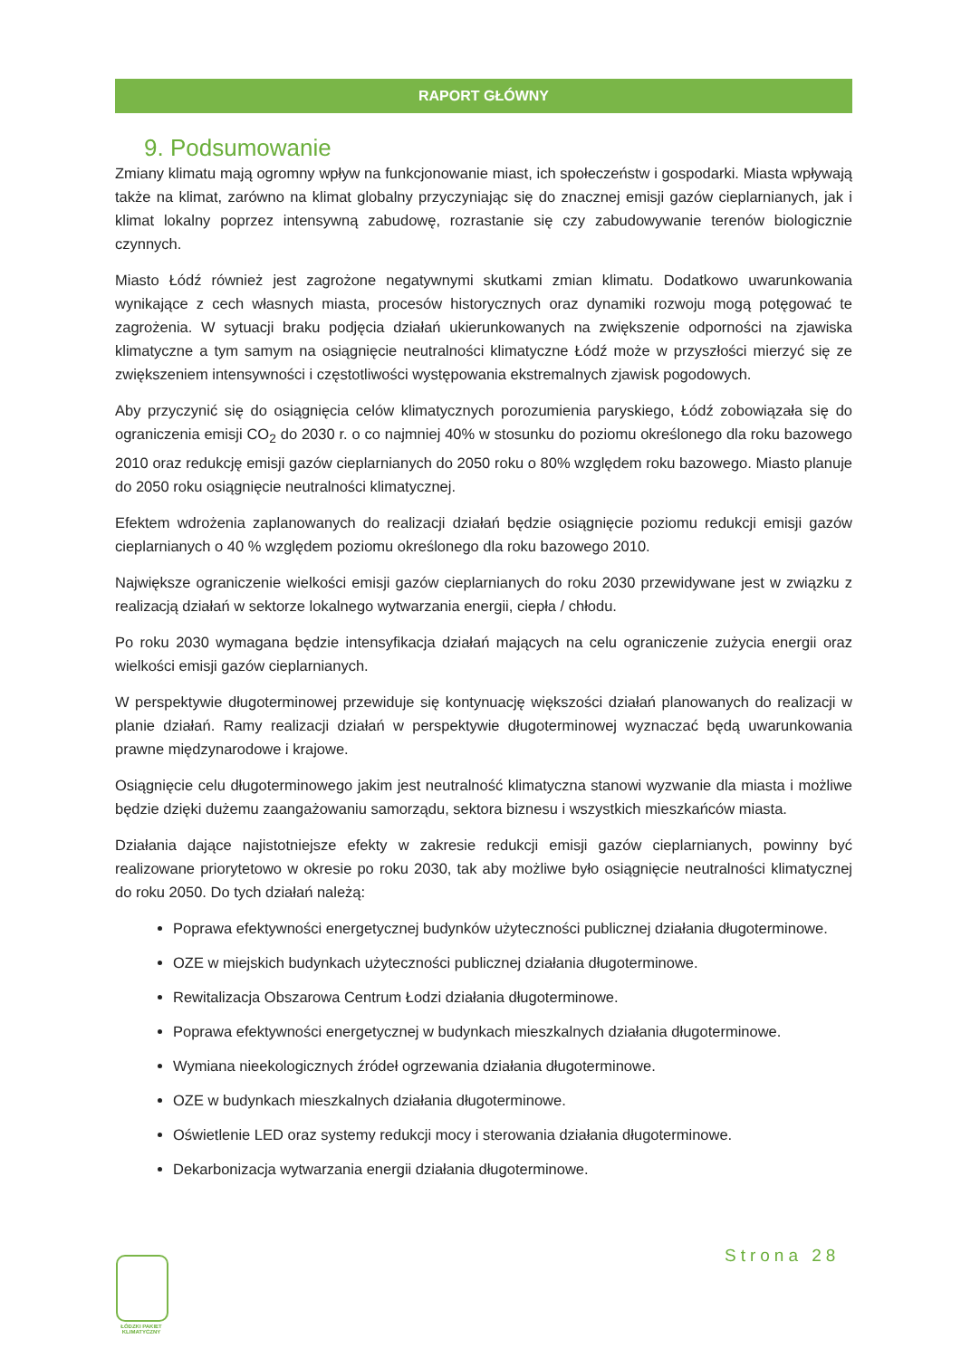RAPORT GŁÓWNY
9. Podsumowanie
Zmiany klimatu mają ogromny wpływ na funkcjonowanie miast, ich społeczeństw i gospodarki. Miasta wpływają także na klimat, zarówno na klimat globalny przyczyniając się do znacznej emisji gazów cieplarnianych, jak i klimat lokalny poprzez intensywną zabudowę, rozrastanie się czy zabudowywanie terenów biologicznie czynnych.
Miasto Łódź również jest zagrożone negatywnymi skutkami zmian klimatu. Dodatkowo uwarunkowania wynikające z cech własnych miasta, procesów historycznych oraz dynamiki rozwoju mogą potęgować te zagrożenia. W sytuacji braku podjęcia działań ukierunkowanych na zwiększenie odporności na zjawiska klimatyczne a tym samym na osiągnięcie neutralności klimatyczne Łódź może w przyszłości mierzyć się ze zwiększeniem intensywności i częstotliwości występowania ekstremalnych zjawisk pogodowych.
Aby przyczynić się do osiągnięcia celów klimatycznych porozumienia paryskiego, Łódź zobowiązała się do ograniczenia emisji CO<sub>2</sub> do 2030 r. o co najmniej 40% w stosunku do poziomu określonego dla roku bazowego 2010 oraz redukcję emisji gazów cieplarnianych do 2050 roku o 80% względem roku bazowego. Miasto planuje do 2050 roku osiągnięcie neutralności klimatycznej.
Efektem wdrożenia zaplanowanych do realizacji działań będzie osiągnięcie poziomu redukcji emisji gazów cieplarnianych o 40 % względem poziomu określonego dla roku bazowego 2010.
Największe ograniczenie wielkości emisji gazów cieplarnianych do roku 2030 przewidywane jest w związku z realizacją działań w sektorze lokalnego wytwarzania energii, ciepła / chłodu.
Po roku 2030 wymagana będzie intensyfikacja działań mających na celu ograniczenie zużycia energii oraz wielkości emisji gazów cieplarnianych.
W perspektywie długoterminowej przewiduje się kontynuację większości działań planowanych do realizacji w planie działań. Ramy realizacji działań w perspektywie długoterminowej wyznaczać będą uwarunkowania prawne międzynarodowe i krajowe.
Osiągnięcie celu długoterminowego jakim jest neutralność klimatyczna stanowi wyzwanie dla miasta i możliwe będzie dzięki dużemu zaangażowaniu samorządu, sektora biznesu i wszystkich mieszkańców miasta.
Działania dające najistotniejsze efekty w zakresie redukcji emisji gazów cieplarnianych, powinny być realizowane priorytetowo w okresie po roku 2030, tak aby możliwe było osiągnięcie neutralności klimatycznej do roku 2050. Do tych działań należą:
Poprawa efektywności energetycznej budynków użyteczności publicznej działania długoterminowe.
OZE w miejskich budynkach użyteczności publicznej działania długoterminowe.
Rewitalizacja Obszarowa Centrum Łodzi działania długoterminowe.
Poprawa efektywności energetycznej w budynkach mieszkalnych działania długoterminowe.
Wymiana nieekologicznych źródeł ogrzewania działania długoterminowe.
OZE w budynkach mieszkalnych działania długoterminowe.
Oświetlenie LED oraz systemy redukcji mocy i sterowania działania długoterminowe.
Dekarbonizacja wytwarzania energii działania długoterminowe.
ŁÓDZKI PAKIET KLIMATYCZNY
Strona 28